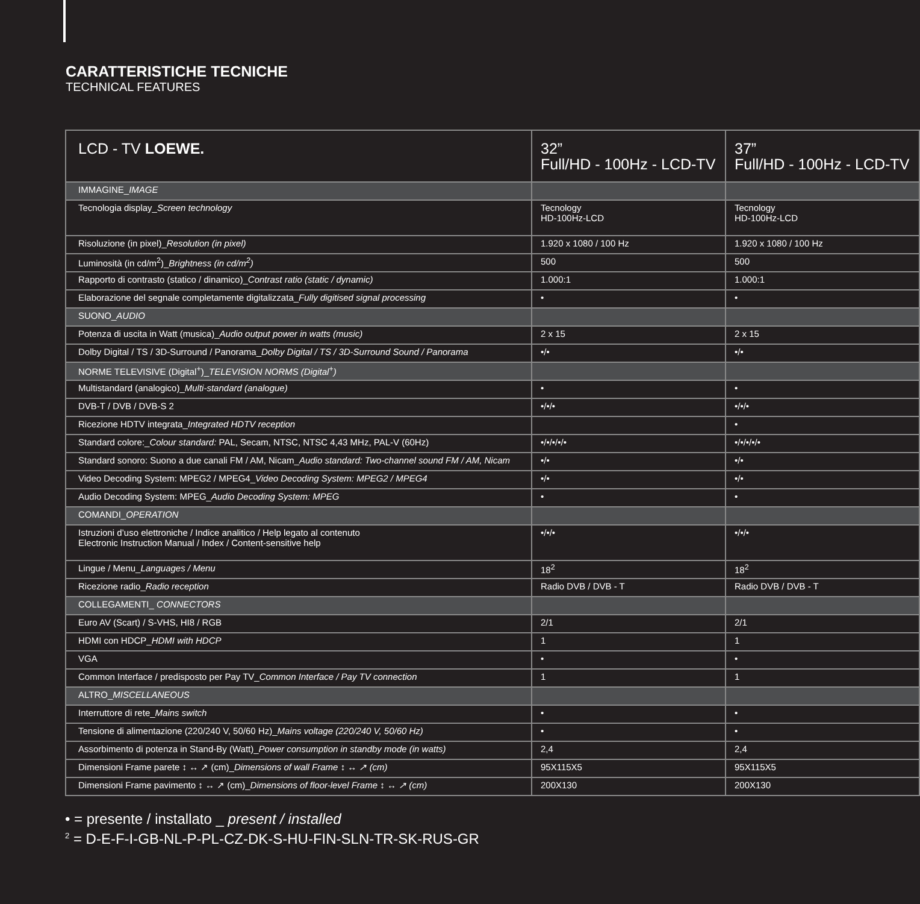CARATTERISTICHE TECNICHE
TECHNICAL FEATURES
| LCD - TV LOEWE. | 32” Full/HD - 100Hz - LCD-TV | 37” Full/HD - 100Hz - LCD-TV |
| --- | --- | --- |
| IMMAGINE_ IMAGE | | |
| Tecnologia display_ Screen technology | Tecnology HD-100Hz-LCD | Tecnology HD-100Hz-LCD |
| Risoluzione (in pixel)_ Resolution (in pixel) | 1.920 x 1080 / 100 Hz | 1.920 x 1080 / 100 Hz |
| Luminosità (in cd/m<sup>2</sup>)_ Brightness (in cd/m<sup>2</sup>) | 500 | 500 |
| Rapporto di contrasto (statico / dinamico)_ Contrast ratio (static / dynamic) | 1.000:1 | 1.000:1 |
| Elaborazione del segnale completamente digitalizzata_ Fully digitised signal processing | • | • |
| SUONO_ AUDIO | | |
| Potenza di uscita in Watt (musica)_ Audio output power in watts (music) | 2 x 15 | 2 x 15 |
| Dolby Digital / TS / 3D-Surround / Panorama_ Dolby Digital / TS / 3D-Surround Sound / Panorama | •/• | •/• |
| NORME TELEVISIVE (Digital<sup>+</sup>)_ TELEVISION NORMS (Digital<sup>+</sup>) | | |
| Multistandard (analogico)_ Multi-standard (analogue) | • | • |
| DVB-T / DVB / DVB-S 2 | •/•/• | •/•/• |
| Ricezione HDTV integrata_ Integrated HDTV reception | | • |
| Standard colore:_ Colour standard: PAL, Secam, NTSC, NTSC 4,43 MHz, PAL-V (60Hz) | •/•/•/•/• | •/•/•/•/• |
| Standard sonoro: Suono a due canali FM / AM, Nicam_ Audio standard: Two-channel sound FM / AM, Nicam | •/• | •/• |
| Video Decoding System: MPEG2 / MPEG4_ Video Decoding System: MPEG2 / MPEG4 | •/• | •/• |
| Audio Decoding System: MPEG_ Audio Decoding System: MPEG | • | • |
| COMANDI_ OPERATION | | |
| Istruzioni d’uso elettroniche / Indice analitico / Help legato al contenuto Electronic Instruction Manual / Index / Content-sensitive help | •/•/• | •/•/• |
| Lingue / Menu_ Languages / Menu | 18<sup>2</sup> | 18<sup>2</sup> |
| Ricezione radio_ Radio reception | Radio DVB / DVB - T | Radio DVB / DVB - T |
| COLLEGAMENTI_ CONNECTORS | | |
| Euro AV (Scart) / S-VHS, HI8 / RGB | 2/1 | 2/1 |
| HDMI con HDCP_ HDMI with HDCP | 1 | 1 |
| VGA | • | • |
| Common Interface / predisposto per Pay TV_ Common Interface / Pay TV connection | 1 | 1 |
| ALTRO_ MISCELLANEOUS | | |
| Interruttore di rete_ Mains switch | • | • |
| Tensione di alimentazione (220/240 V, 50/60 Hz)_ Mains voltage (220/240 V, 50/60 Hz) | • | • |
| Assorbimento di potenza in Stand-By (Watt)_ Power consumption in standby mode (in watts) | 2,4 | 2,4 |
| Dimensioni Frame parete ↕ ↔ ↗ (cm)_ Dimensions of wall Frame ↕ ↔ ↗ (cm) | 95X115X5 | 95X115X5 |
| Dimensioni Frame pavimento ↕ ↔ ↗ (cm)_ Dimensions of floor-level Frame ↕ ↔ ↗ (cm) | 200X130 | 200X130 |
• = presente / installato _ present / installed
<sup>2</sup> = D-E-F-I-GB-NL-P-PL-CZ-DK-S-HU-FIN-SLN-TR-SK-RUS-GR